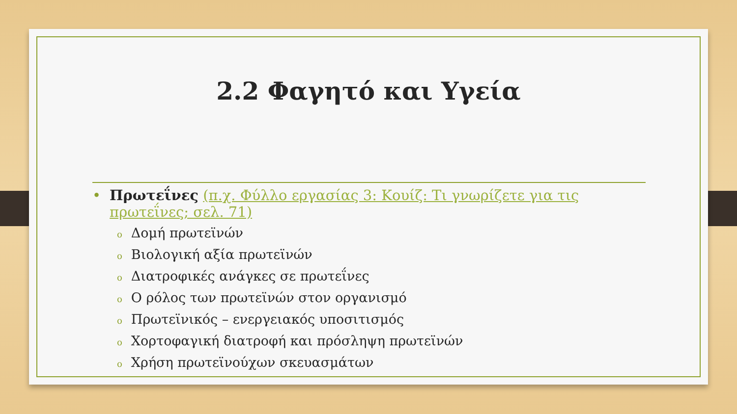2.2 Φαγητό και Υγεία
• Πρωτεΐνες (π.χ. Φύλλο εργασίας 3: Κουίζ: Τι γνωρίζετε για τις πρωτεΐνες; σελ. 71)
o Δομή πρωτεϊνών
o Βιολογική αξία πρωτεϊνών
o Διατροφικές ανάγκες σε πρωτεΐνες
o Ο ρόλος των πρωτεϊνών στον οργανισμό
o Πρωτεϊνικός – ενεργειακός υποσιτισμός
o Χορτοφαγική διατροφή και πρόσληψη πρωτεϊνών
o Χρήση πρωτεϊνούχων σκευασμάτων